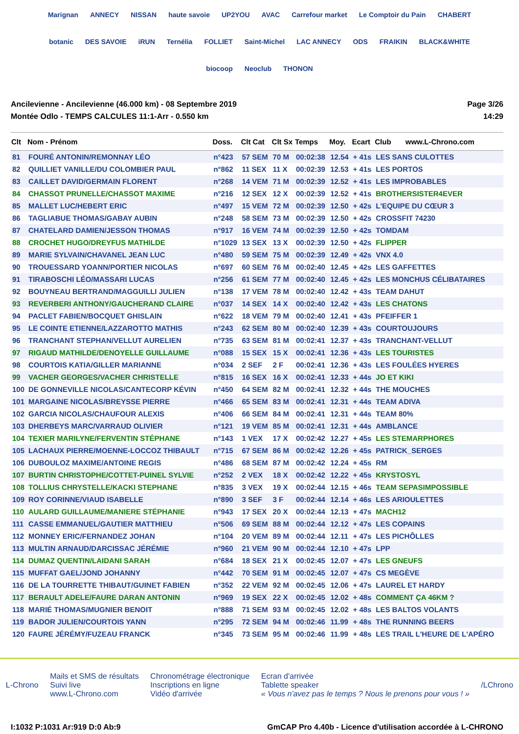Marignan ANNECY NISSAN haute savoie UP2YOU AVAC Carrefour market Le Comptoir du Pain CHABERT botanic DES SAVOIE iRUN Ternélia FOLLIET Saint-Michel LAC ANNECY ODS FRAIKIN BLACK&WHITE biocoop Neoclub THONON
Ancilevienne - Ancilevienne (46.000 km) - 08 Septembre 2019
Montée Odlo - TEMPS CALCULES 11:1-Arr - 0.550 km
Page 3/26
14:29
| Clt | Nom - Prénom | Doss. | Clt Cat | Clt Sx | Temps | Moy. | Ecart | Club www.L-Chrono.com |
| --- | --- | --- | --- | --- | --- | --- | --- | --- |
| 81 | FOURÉ ANTONIN/REMONNAY LÉO | n°423 | 57 SEM | 70 M | 00:02:38 | 12.54 | + 41s | LES SANS CULOTTES |
| 82 | QUILLIET VANILLE/DU COLOMBIER PAUL | n°862 | 11 SEX | 11 X | 00:02:39 | 12.53 | + 41s | LES PORTOS |
| 83 | CAILLET DAVID/GERMAIN FLORENT | n°268 | 14 VEM | 71 M | 00:02:39 | 12.52 | + 41s | LES IMPROBABLES |
| 84 | CHASSOT PRUNELLE/CHASSOT MAXIME | n°216 | 12 SEX | 12 X | 00:02:39 | 12.52 | + 41s | BROTHERSISTER4EVER |
| 85 | MALLET LUC/HEBERT ERIC | n°497 | 15 VEM | 72 M | 00:02:39 | 12.50 | + 42s | L'EQUIPE DU CŒUR 3 |
| 86 | TAGLIABUE THOMAS/GABAY AUBIN | n°248 | 58 SEM | 73 M | 00:02:39 | 12.50 | + 42s | CROSSFIT 74230 |
| 87 | CHATELARD DAMIEN/JESSON THOMAS | n°917 | 16 VEM | 74 M | 00:02:39 | 12.50 | + 42s | TOMDAM |
| 88 | CROCHET HUGO/DREYFUS MATHILDE | n°1029 | 13 SEX | 13 X | 00:02:39 | 12.50 | + 42s | FLIPPER |
| 89 | MARIE SYLVAIN/CHAVANEL JEAN LUC | n°480 | 59 SEM | 75 M | 00:02:39 | 12.49 | + 42s | VNX 4.0 |
| 90 | TROUESSARD YOANN/PORTIER NICOLAS | n°697 | 60 SEM | 76 M | 00:02:40 | 12.45 | + 42s | LES GAFFETTES |
| 91 | TIRABOSCHI LÉO/MASSARI LUCAS | n°256 | 61 SEM | 77 M | 00:02:40 | 12.45 | + 42s | LES MONCHUS CÉLIBATAIRES |
| 92 | BOUYNEAU BERTRAND/MAGGUILLI JULIEN | n°138 | 17 VEM | 78 M | 00:02:40 | 12.42 | + 43s | TEAM DAHUT |
| 93 | REVERBERI ANTHONY/GAUCHERAND CLAIRE | n°037 | 14 SEX | 14 X | 00:02:40 | 12.42 | + 43s | LES CHATONS |
| 94 | PACLET FABIEN/BOCQUET GHISLAIN | n°622 | 18 VEM | 79 M | 00:02:40 | 12.41 | + 43s | PFEIFFER 1 |
| 95 | LE COINTE ETIENNE/LAZZAROTTO MATHIS | n°243 | 62 SEM | 80 M | 00:02:40 | 12.39 | + 43s | COURTOUJOURS |
| 96 | TRANCHANT STEPHAN/VELLUT AURELIEN | n°735 | 63 SEM | 81 M | 00:02:41 | 12.37 | + 43s | TRANCHANT-VELLUT |
| 97 | RIGAUD MATHILDE/DENOYELLE GUILLAUME | n°088 | 15 SEX | 15 X | 00:02:41 | 12.36 | + 43s | LES TOURISTES |
| 98 | COURTOIS KATIA/GILLER MARIANNE | n°034 | 2 SEF | 2 F | 00:02:41 | 12.36 | + 43s | LES FOULÉES HYERES |
| 99 | VACHER GEORGES/VACHER CHRISTELLE | n°815 | 16 SEX | 16 X | 00:02:41 | 12.33 | + 44s | JO ET KIKI |
| 100 | DE GONNEVILLE NICOLAS/CANTECORP KÉVIN | n°450 | 64 SEM | 82 M | 00:02:41 | 12.32 | + 44s | THE MOUCHES |
| 101 | MARGAINE NICOLAS/BREYSSE PIERRE | n°466 | 65 SEM | 83 M | 00:02:41 | 12.31 | + 44s | TEAM ADIVA |
| 102 | GARCIA NICOLAS/CHAUFOUR ALEXIS | n°406 | 66 SEM | 84 M | 00:02:41 | 12.31 | + 44s | TEAM 80% |
| 103 | DHERBEYS MARC/VARRAUD OLIVIER | n°121 | 19 VEM | 85 M | 00:02:41 | 12.31 | + 44s | AMBLANCE |
| 104 | TEXIER MARILYNE/FERVENTIN STÉPHANE | n°143 | 1 VEX | 17 X | 00:02:42 | 12.27 | + 45s | LES STEMARPHORES |
| 105 | LACHAUX PIERRE/MOENNE-LOCCOZ THIBAULT | n°715 | 67 SEM | 86 M | 00:02:42 | 12.26 | + 45s | PATRICK_SERGES |
| 106 | DUBOULOZ MAXIME/ANTOINE REGIS | n°486 | 68 SEM | 87 M | 00:02:42 | 12.24 | + 45s | RM |
| 107 | BURTIN CHRISTOPHE/COTTET-PUINEL SYLVIE | n°252 | 2 VEX | 18 X | 00:02:42 | 12.22 | + 45s | KRYSTOSYL |
| 108 | TOLLIUS CHRYSTELLE/KACKI STEPHANE | n°835 | 3 VEX | 19 X | 00:02:44 | 12.15 | + 46s | TEAM SEPASIMPOSSIBLE |
| 109 | ROY CORINNE/VIAUD ISABELLE | n°890 | 3 SEF | 3 F | 00:02:44 | 12.14 | + 46s | LES ARIOULETTES |
| 110 | AULARD GUILLAUME/MANIERE STÉPHANIE | n°943 | 17 SEX | 20 X | 00:02:44 | 12.13 | + 47s | MACH12 |
| 111 | CASSE EMMANUEL/GAUTIER MATTHIEU | n°506 | 69 SEM | 88 M | 00:02:44 | 12.12 | + 47s | LES COPAINS |
| 112 | MONNEY ERIC/FERNANDEZ JOHAN | n°104 | 20 VEM | 89 M | 00:02:44 | 12.11 | + 47s | LES PICHÔLLES |
| 113 | MULTIN ARNAUD/DARCISSAC JÉRÉMIE | n°960 | 21 VEM | 90 M | 00:02:44 | 12.10 | + 47s | LPP |
| 114 | DUMAZ QUENTIN/LAIDANI SARAH | n°684 | 18 SEX | 21 X | 00:02:45 | 12.07 | + 47s | LES GNEUFS |
| 115 | MUFFAT GAEL/JOND JOHANNY | n°442 | 70 SEM | 91 M | 00:02:45 | 12.07 | + 47s | CS MEGÈVE |
| 116 | DE LA TOURRETTE THIBAUT/GUINET FABIEN | n°352 | 22 VEM | 92 M | 00:02:45 | 12.06 | + 47s | LAUREL ET HARDY |
| 117 | BERAULT ADELE/FAURE DARAN ANTONIN | n°969 | 19 SEX | 22 X | 00:02:45 | 12.02 | + 48s | COMMENT ÇA 46KM ? |
| 118 | MARIÉ THOMAS/MUGNIER BENOIT | n°888 | 71 SEM | 93 M | 00:02:45 | 12.02 | + 48s | LES BALTOS VOLANTS |
| 119 | BADOR JULIEN/COURTOIS YANN | n°295 | 72 SEM | 94 M | 00:02:46 | 11.99 | + 48s | THE RUNNING BEERS |
| 120 | FAURE JÉRÉMY/FUZEAU FRANCK | n°345 | 73 SEM | 95 M | 00:02:46 | 11.99 | + 48s | LES TRAIL L'HEURE DE L'APÉRO |
L-Chrono
Mails et SMS de résultats
Suivi live
www.L-Chrono.com
Chronométrage électronique
Inscriptions en ligne
Vidéo d'arrivée
Ecran d'arrivée
Tablette speaker
« Vous n'avez pas le temps ? Nous le prenons pour vous ! »
/LChrono
I:1032 P:1031 Ar:919 D:0 Ab:9 GmCAP Pro 4.40b - Licence d'utilisation accordée à L-CHRONO